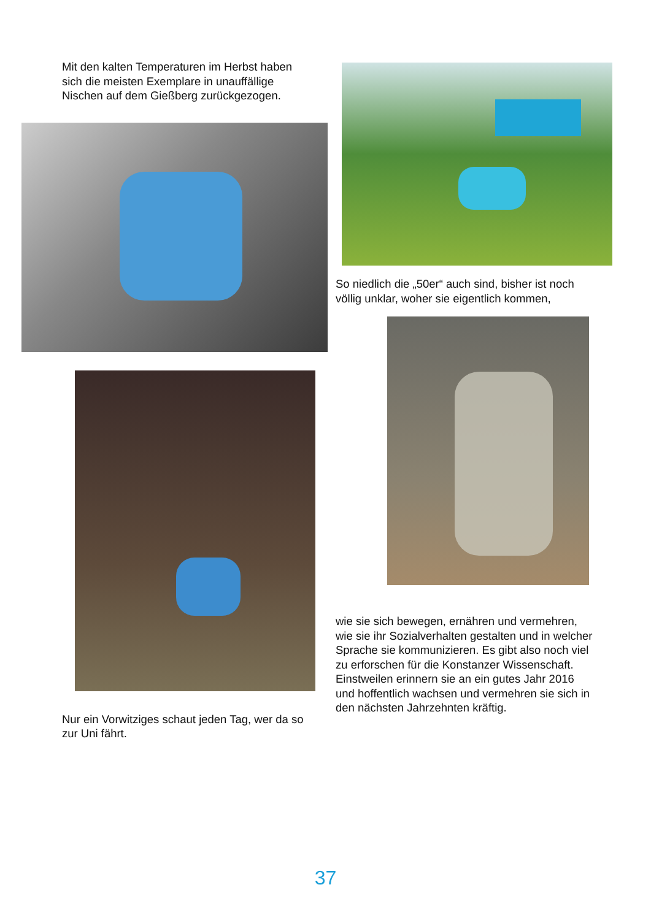Mit den kalten Temperaturen im Herbst haben sich die meisten Exemplare in unauffällige Nischen auf dem Gießberg zurückgezogen.
Nur ein Vorwitziges schaut jeden Tag, wer da so zur Uni fährt.
So niedlich die „50er“ auch sind, bisher ist noch völlig unklar, woher sie eigentlich kommen,
wie sie sich bewegen, ernähren und vermehren, wie sie ihr Sozialverhalten gestalten und in welcher Sprache sie kommunizieren. Es gibt also noch viel zu erforschen für die Konstanzer Wissenschaft. Einstweilen erinnern sie an ein gutes Jahr 2016 und hoffentlich wachsen und vermehren sie sich in den nächsten Jahrzehnten kräftig.
37